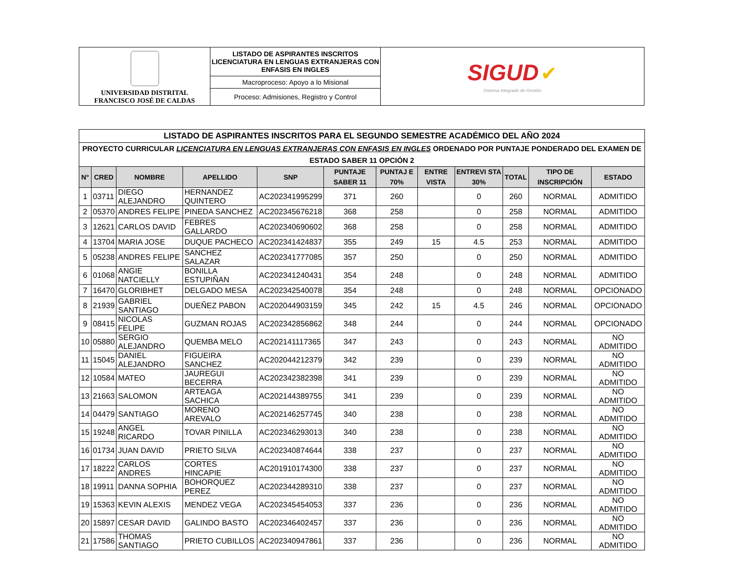| UNIVERSIDAD DISTRITAL FRANCISCO JOSÉ DE CALDAS | LISTADO DE ASPIRANTES INSCRITOS LICENCIATURA EN LENGUAS EXTRANJERAS CON ENFASIS EN INGLES | SIGUD ✔ Sistema Integrado de Gestión |
| | Macroproceso: Apoyo a lo Misional | |
| | Proceso: Admisiones, Registro y Control | |
| LISTADO DE ASPIRANTES INSCRITOS PARA EL SEGUNDO SEMESTRE ACADÉMICO DEL AÑO 2024 | | | | | | | | | | | |
| PROYECTO CURRICULAR LICENCIATURA EN LENGUAS EXTRANJERAS CON ENFASIS EN INGLES ORDENADO POR PUNTAJE PONDERADO DEL EXAMEN DE ESTADO SABER 11 OPCIÓN 2 | | | | | | | | | | | |
| N° | CRED | NOMBRE | APELLIDO | SNP | PUNTAJE SABER 11 | PUNTAJ E 70% | ENTRE VISTA | ENTREVI STA 30% | TOTAL | TIPO DE INSCRIPCIÓN | ESTADO |
| 1 | 03711 | DIEGO ALEJANDRO | HERNANDEZ QUINTERO | AC202341995299 | 371 | 260 | | 0 | 260 | NORMAL | ADMITIDO |
| 2 | 05370 | ANDRES FELIPE | PINEDA SANCHEZ | AC202345676218 | 368 | 258 | | 0 | 258 | NORMAL | ADMITIDO |
| 3 | 12621 | CARLOS DAVID | FEBRES GALLARDO | AC202340690602 | 368 | 258 | | 0 | 258 | NORMAL | ADMITIDO |
| 4 | 13704 | MARIA JOSE | DUQUE PACHECO | AC202341424837 | 355 | 249 | 15 | 4.5 | 253 | NORMAL | ADMITIDO |
| 5 | 05238 | ANDRES FELIPE | SANCHEZ SALAZAR | AC202341777085 | 357 | 250 | | 0 | 250 | NORMAL | ADMITIDO |
| 6 | 01068 | ANGIE NATCIELLY | BONILLA ESTUPIÑAN | AC202341240431 | 354 | 248 | | 0 | 248 | NORMAL | ADMITIDO |
| 7 | 16470 | GLORIBHET | DELGADO MESA | AC202342540078 | 354 | 248 | | 0 | 248 | NORMAL | OPCIONADO |
| 8 | 21939 | GABRIEL SANTIAGO | DUEÑEZ PABON | AC202044903159 | 345 | 242 | 15 | 4.5 | 246 | NORMAL | OPCIONADO |
| 9 | 08415 | NICOLAS FELIPE | GUZMAN ROJAS | AC202342856862 | 348 | 244 | | 0 | 244 | NORMAL | OPCIONADO |
| 10 | 05880 | SERGIO ALEJANDRO | QUEMBA MELO | AC202141117365 | 347 | 243 | | 0 | 243 | NORMAL | NO ADMITIDO |
| 11 | 15045 | DANIEL ALEJANDRO | FIGUEIRA SANCHEZ | AC202044212379 | 342 | 239 | | 0 | 239 | NORMAL | NO ADMITIDO |
| 12 | 10584 | MATEO | JAUREGUI BECERRA | AC202342382398 | 341 | 239 | | 0 | 239 | NORMAL | NO ADMITIDO |
| 13 | 21663 | SALOMON | ARTEAGA SACHICA | AC202144389755 | 341 | 239 | | 0 | 239 | NORMAL | NO ADMITIDO |
| 14 | 04479 | SANTIAGO | MORENO AREVALO | AC202146257745 | 340 | 238 | | 0 | 238 | NORMAL | NO ADMITIDO |
| 15 | 19248 | ANGEL RICARDO | TOVAR PINILLA | AC202346293013 | 340 | 238 | | 0 | 238 | NORMAL | NO ADMITIDO |
| 16 | 01734 | JUAN DAVID | PRIETO SILVA | AC202340874644 | 338 | 237 | | 0 | 237 | NORMAL | NO ADMITIDO |
| 17 | 18222 | CARLOS ANDRES | CORTES HINCAPIE | AC201910174300 | 338 | 237 | | 0 | 237 | NORMAL | NO ADMITIDO |
| 18 | 19911 | DANNA SOPHIA | BOHORQUEZ PEREZ | AC202344289310 | 338 | 237 | | 0 | 237 | NORMAL | NO ADMITIDO |
| 19 | 15363 | KEVIN ALEXIS | MENDEZ VEGA | AC202345454053 | 337 | 236 | | 0 | 236 | NORMAL | NO ADMITIDO |
| 20 | 15897 | CESAR DAVID | GALINDO BASTO | AC202346402457 | 337 | 236 | | 0 | 236 | NORMAL | NO ADMITIDO |
| 21 | 17586 | THOMAS SANTIAGO | PRIETO CUBILLOS | AC202340947861 | 337 | 236 | | 0 | 236 | NORMAL | NO ADMITIDO |